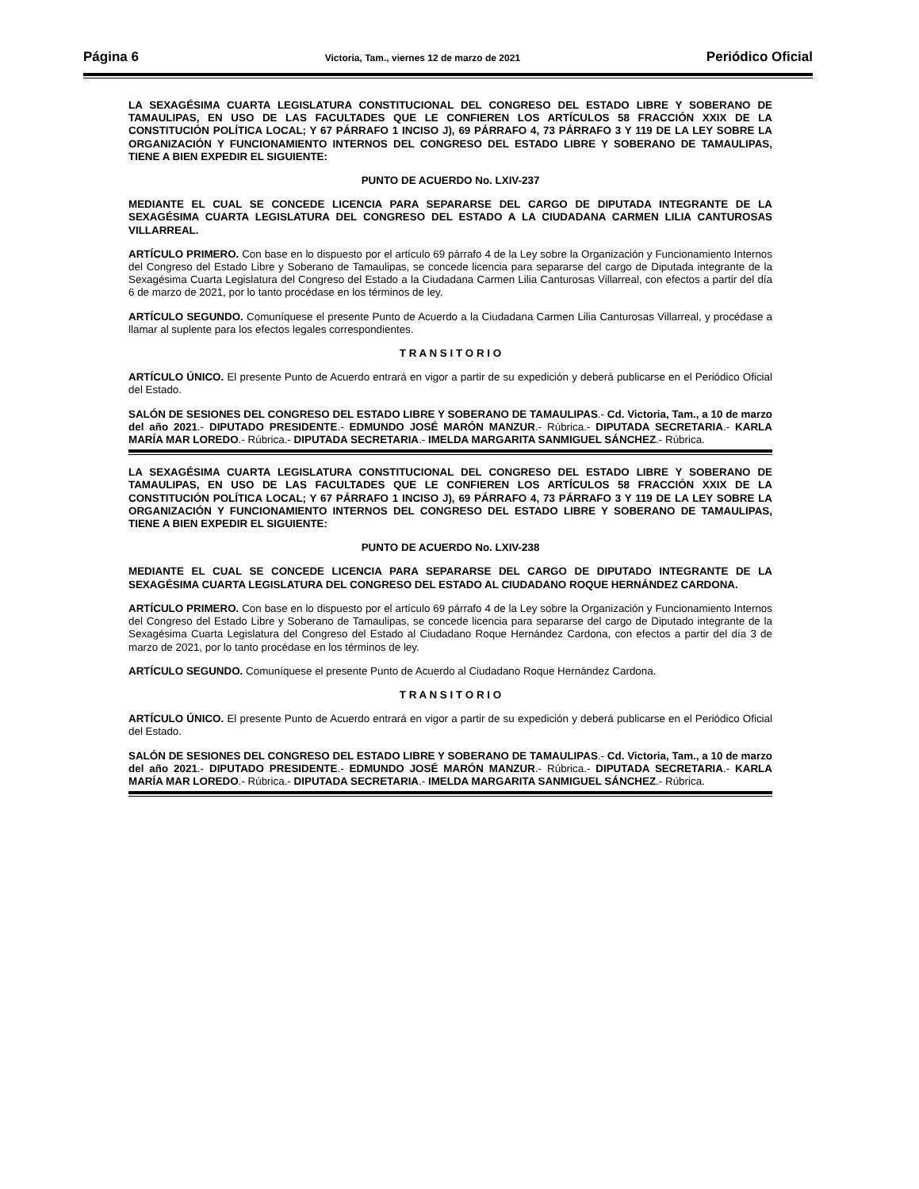Página 6 Victoria, Tam., viernes 12 de marzo de 2021 Periódico Oficial
LA SEXAGÉSIMA CUARTA LEGISLATURA CONSTITUCIONAL DEL CONGRESO DEL ESTADO LIBRE Y SOBERANO DE TAMAULIPAS, EN USO DE LAS FACULTADES QUE LE CONFIEREN LOS ARTÍCULOS 58 FRACCIÓN XXIX DE LA CONSTITUCIÓN POLÍTICA LOCAL; Y 67 PÁRRAFO 1 INCISO J), 69 PÁRRAFO 4, 73 PÁRRAFO 3 Y 119 DE LA LEY SOBRE LA ORGANIZACIÓN Y FUNCIONAMIENTO INTERNOS DEL CONGRESO DEL ESTADO LIBRE Y SOBERANO DE TAMAULIPAS, TIENE A BIEN EXPEDIR EL SIGUIENTE:
PUNTO DE ACUERDO No. LXIV-237
MEDIANTE EL CUAL SE CONCEDE LICENCIA PARA SEPARARSE DEL CARGO DE DIPUTADA INTEGRANTE DE LA SEXAGÉSIMA CUARTA LEGISLATURA DEL CONGRESO DEL ESTADO A LA CIUDADANA CARMEN LILIA CANTUROSAS VILLARREAL.
ARTÍCULO PRIMERO. Con base en lo dispuesto por el artículo 69 párrafo 4 de la Ley sobre la Organización y Funcionamiento Internos del Congreso del Estado Libre y Soberano de Tamaulipas, se concede licencia para separarse del cargo de Diputada integrante de la Sexagésima Cuarta Legislatura del Congreso del Estado a la Ciudadana Carmen Lilia Canturosas Villarreal, con efectos a partir del día 6 de marzo de 2021, por lo tanto procédase en los términos de ley.
ARTÍCULO SEGUNDO. Comuníquese el presente Punto de Acuerdo a la Ciudadana Carmen Lilia Canturosas Villarreal, y procédase a llamar al suplente para los efectos legales correspondientes.
T R A N S I T O R I O
ARTÍCULO ÚNICO. El presente Punto de Acuerdo entrará en vigor a partir de su expedición y deberá publicarse en el Periódico Oficial del Estado.
SALÓN DE SESIONES DEL CONGRESO DEL ESTADO LIBRE Y SOBERANO DE TAMAULIPAS.- Cd. Victoria, Tam., a 10 de marzo del año 2021.- DIPUTADO PRESIDENTE.- EDMUNDO JOSÉ MARÓN MANZUR.- Rúbrica.- DIPUTADA SECRETARIA.- KARLA MARÍA MAR LOREDO.- Rúbrica.- DIPUTADA SECRETARIA.- IMELDA MARGARITA SANMIGUEL SÁNCHEZ.- Rúbrica.
LA SEXAGÉSIMA CUARTA LEGISLATURA CONSTITUCIONAL DEL CONGRESO DEL ESTADO LIBRE Y SOBERANO DE TAMAULIPAS, EN USO DE LAS FACULTADES QUE LE CONFIEREN LOS ARTÍCULOS 58 FRACCIÓN XXIX DE LA CONSTITUCIÓN POLÍTICA LOCAL; Y 67 PÁRRAFO 1 INCISO J), 69 PÁRRAFO 4, 73 PÁRRAFO 3 Y 119 DE LA LEY SOBRE LA ORGANIZACIÓN Y FUNCIONAMIENTO INTERNOS DEL CONGRESO DEL ESTADO LIBRE Y SOBERANO DE TAMAULIPAS, TIENE A BIEN EXPEDIR EL SIGUIENTE:
PUNTO DE ACUERDO No. LXIV-238
MEDIANTE EL CUAL SE CONCEDE LICENCIA PARA SEPARARSE DEL CARGO DE DIPUTADO INTEGRANTE DE LA SEXAGÉSIMA CUARTA LEGISLATURA DEL CONGRESO DEL ESTADO AL CIUDADANO ROQUE HERNÁNDEZ CARDONA.
ARTÍCULO PRIMERO. Con base en lo dispuesto por el artículo 69 párrafo 4 de la Ley sobre la Organización y Funcionamiento Internos del Congreso del Estado Libre y Soberano de Tamaulipas, se concede licencia para separarse del cargo de Diputado integrante de la Sexagésima Cuarta Legislatura del Congreso del Estado al Ciudadano Roque Hernández Cardona, con efectos a partir del día 3 de marzo de 2021, por lo tanto procédase en los términos de ley.
ARTÍCULO SEGUNDO. Comuníquese el presente Punto de Acuerdo al Ciudadano Roque Hernández Cardona.
T R A N S I T O R I O
ARTÍCULO ÚNICO. El presente Punto de Acuerdo entrará en vigor a partir de su expedición y deberá publicarse en el Periódico Oficial del Estado.
SALÓN DE SESIONES DEL CONGRESO DEL ESTADO LIBRE Y SOBERANO DE TAMAULIPAS.- Cd. Victoria, Tam., a 10 de marzo del año 2021.- DIPUTADO PRESIDENTE.- EDMUNDO JOSÉ MARÓN MANZUR.- Rúbrica.- DIPUTADA SECRETARIA.- KARLA MARÍA MAR LOREDO.- Rúbrica.- DIPUTADA SECRETARIA.- IMELDA MARGARITA SANMIGUEL SÁNCHEZ.- Rúbrica.